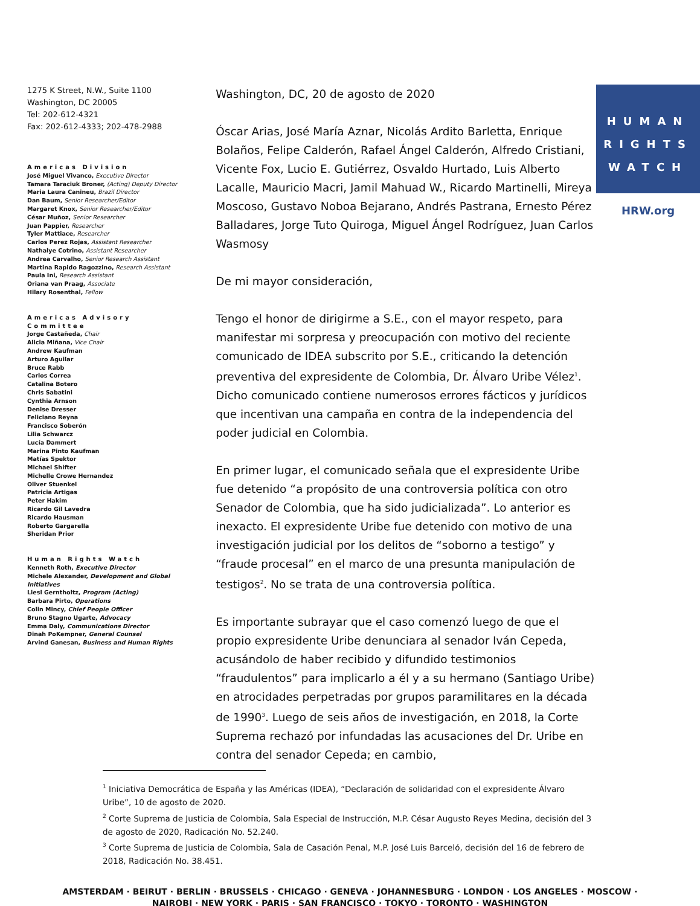1275 K Street, N.W., Suite 1100
Washington, DC 20005
Tel: 202-612-4321
Fax: 202-612-4333; 202-478-2988
Americas Division
José Miguel Vivanco, Executive Director
Tamara Taraciuk Broner, (Acting) Deputy Director
Maria Laura Canineu, Brazil Director
Dan Baum, Senior Researcher/Editor
Margaret Knox, Senior Researcher/Editor
César Muñoz, Senior Researcher
Juan Pappier, Researcher
Tyler Mattiace, Researcher
Carlos Perez Rojas, Assistant Researcher
Nathalye Cotrino, Assistant Researcher
Andrea Carvalho, Senior Research Assistant
Martina Rapido Ragozzino, Research Assistant
Paula Ini, Research Assistant
Oriana van Praag, Associate
Hilary Rosenthal, Fellow
Americas Advisory Committee
Jorge Castañeda, Chair
Alicia Miñana, Vice Chair
Andrew Kaufman
Arturo Aguilar
Bruce Rabb
Carlos Correa
Catalina Botero
Chris Sabatini
Cynthia Arnson
Denise Dresser
Feliciano Reyna
Francisco Soberón
Lilia Schwarcz
Lucía Dammert
Marina Pinto Kaufman
Matías Spektor
Michael Shifter
Michelle Crowe Hernandez
Oliver Stuenkel
Patricia Artigas
Peter Hakim
Ricardo Gil Lavedra
Ricardo Hausman
Roberto Gargarella
Sheridan Prior
Human Rights Watch
Kenneth Roth, Executive Director
Michele Alexander, Development and Global Initiatives
Liesl Gerntholtz, Program (Acting)
Barbara Pirto, Operations
Colin Mincy, Chief People Officer
Bruno Stagno Ugarte, Advocacy
Emma Daly, Communications Director
Dinah PoKempner, General Counsel
Arvind Ganesan, Business and Human Rights
Washington, DC, 20 de agosto de 2020
Óscar Arias, José María Aznar, Nicolás Ardito Barletta, Enrique Bolaños, Felipe Calderón, Rafael Ángel Calderón, Alfredo Cristiani, Vicente Fox, Lucio E. Gutiérrez, Osvaldo Hurtado, Luis Alberto Lacalle, Mauricio Macri, Jamil Mahuad W., Ricardo Martinelli, Mireya Moscoso, Gustavo Noboa Bejarano, Andrés Pastrana, Ernesto Pérez Balladares, Jorge Tuto Quiroga, Miguel Ángel Rodríguez, Juan Carlos Wasmosy
De mi mayor consideración,
Tengo el honor de dirigirme a S.E., con el mayor respeto, para manifestar mi sorpresa y preocupación con motivo del reciente comunicado de IDEA subscrito por S.E., criticando la detención preventiva del expresidente de Colombia, Dr. Álvaro Uribe Vélez<sup>1</sup>. Dicho comunicado contiene numerosos errores fácticos y jurídicos que incentivan una campaña en contra de la independencia del poder judicial en Colombia.
En primer lugar, el comunicado señala que el expresidente Uribe fue detenido “a propósito de una controversia política con otro Senador de Colombia, que ha sido judicializada”. Lo anterior es inexacto. El expresidente Uribe fue detenido con motivo de una investigación judicial por los delitos de “soborno a testigo” y “fraude procesal” en el marco de una presunta manipulación de testigos<sup>2</sup>. No se trata de una controversia política.
Es importante subrayar que el caso comenzó luego de que el propio expresidente Uribe denunciara al senador Iván Cepeda, acusándolo de haber recibido y difundido testimonios “fraudulentos” para implicarlo a él y a su hermano (Santiago Uribe) en atrocidades perpetradas por grupos paramilitares en la década de 1990<sup>3</sup>. Luego de seis años de investigación, en 2018, la Corte Suprema rechazó por infundadas las acusaciones del Dr. Uribe en contra del senador Cepeda; en cambio,
HUMAN
RIGHTS
WATCH
HRW.org
<sup>1</sup> Iniciativa Democrática de España y las Américas (IDEA), “Declaración de solidaridad con el expresidente Álvaro Uribe”, 10 de agosto de 2020.
<sup>2</sup> Corte Suprema de Justicia de Colombia, Sala Especial de Instrucción, M.P. César Augusto Reyes Medina, decisión del 3 de agosto de 2020, Radicación No. 52.240.
<sup>3</sup> Corte Suprema de Justicia de Colombia, Sala de Casación Penal, M.P. José Luis Barceló, decisión del 16 de febrero de 2018, Radicación No. 38.451.
AMSTERDAM · BEIRUT · BERLIN · BRUSSELS · CHICAGO · GENEVA · JOHANNESBURG · LONDON · LOS ANGELES · MOSCOW · NAIROBI · NEW YORK · PARIS · SAN FRANCISCO · TOKYO · TORONTO · WASHINGTON